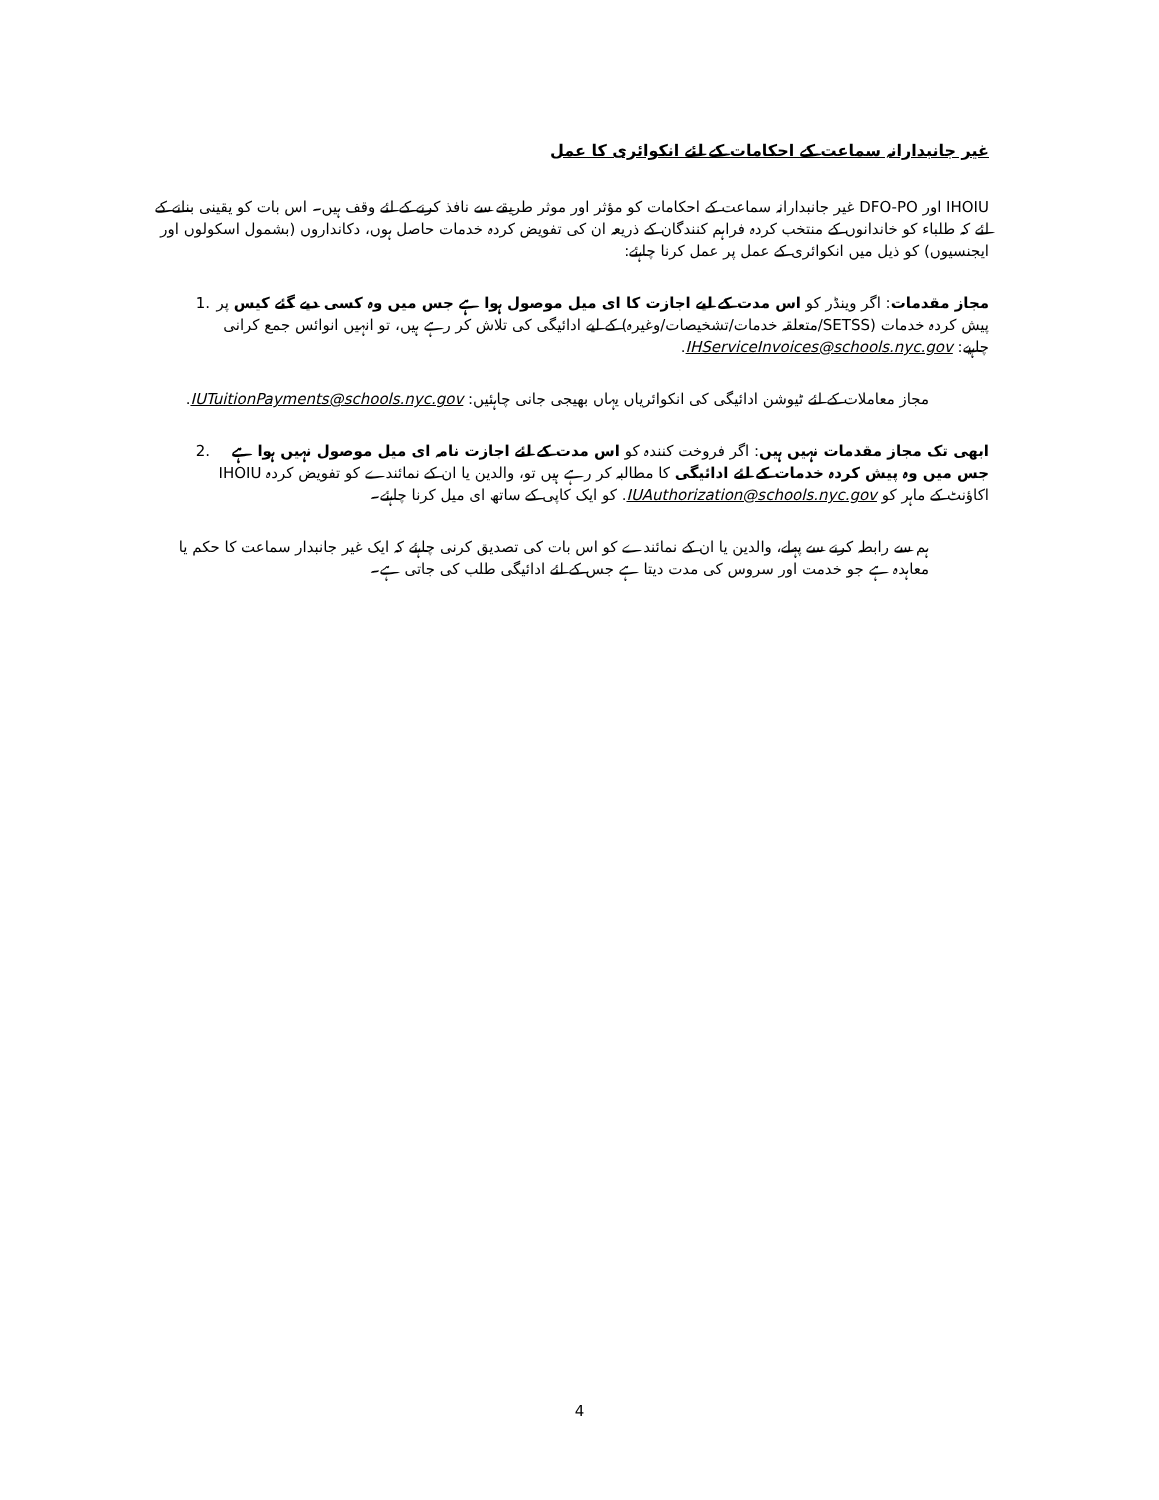غیر جانبدارانہ سماعت کے احکامات کے لئے انکوائری کا عمل
IHOIU اور DFO-PO غیر جانبدارانہ سماعت کے احکامات کو مؤثر اور موثر طریقے سے نافذ کرنے کے لئے وقف ہیں۔ اس بات کو یقینی بنانے کے لئے کہ طلباء کو خاندانوں کے منتخب کردہ فراہم کنندگان کے ذریعہ ان کی تفویض کردہ خدمات حاصل ہوں، دکانداروں (بشمول اسکولوں اور ایجنسیوں) کو ذیل میں انکوائری کے عمل پر عمل کرنا چاہئے:
مجاز مقدمات: اگر وینڈر کو اس مدت کے لیے اجازت کا ای میل موصول ہوا ہے جس میں وہ کسی دیے گئے کیس پر پیش کردہ خدمات (SETSS/متعلقہ خدمات/تشخیصات/وغیرہ) کے لیے ادائیگی کی تلاش کر رہے ہیں، تو انہیں انوائس جمع کرانی چاہیے: IHServiceInvoices@schools.nyc.gov.
1.
مجاز معاملات کے لئے ٹیوشن ادائیگی کی انکوائریاں یہاں بھیجی جانی چاہئیں: IUTuitionPayments@schools.nyc.gov.
ابھی تک مجاز مقدمات نہیں ہیں: اگر فروخت کنندہ کو اس مدت کے لئے اجازت نامہ ای میل موصول نہیں ہوا ہے جس میں وہ پیش کردہ خدمات کے لئے ادائیگی کا مطالبہ کر رہے ہیں تو، والدین یا ان کے نمائندے کو تفویض کردہ IHOIU اکاؤنٹ کے ماہر کو IUAuthorization@schools.nyc.gov. کو ایک کاپی کے ساتھ ای میل کرنا چاہئے۔
2.
ہم سے رابطہ کرنے سے پہلے، والدین یا ان کے نمائندے کو اس بات کی تصدیق کرنی چاہئے کہ ایک غیر جانبدار سماعت کا حکم یا معاہدہ ہے جو خدمت اور سروس کی مدت دیتا ہے جس کے لئے ادائیگی طلب کی جاتی ہے۔
4